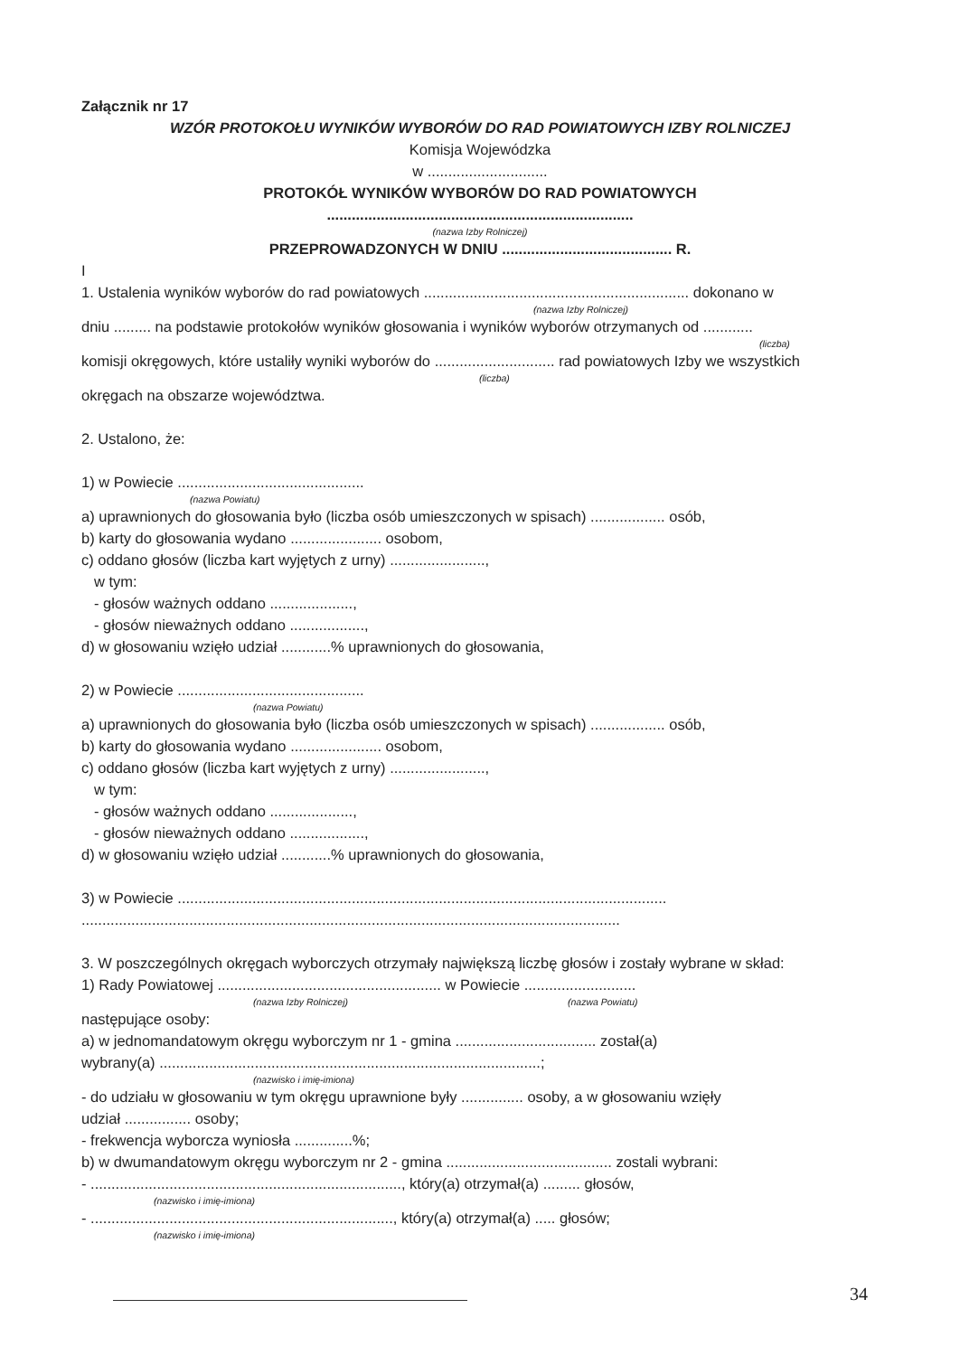Załącznik nr 17
WZÓR PROTOKOŁU WYNIKÓW WYBORÓW DO RAD POWIATOWYCH IZBY ROLNICZEJ
Komisja Wojewódzka
w .............................
PROTOKÓŁ WYNIKÓW WYBORÓW DO RAD POWIATOWYCH
..........................................................................
(nazwa Izby Rolniczej)
PRZEPROWADZONYCH W DNIU ......................................... R.
I
1. Ustalenia wyników wyborów do rad powiatowych ................................................................ dokonano w
(nazwa Izby Rolniczej)
dniu ......... na podstawie protokołów wyników głosowania i wyników wyborów otrzymanych od ............
(liczba)
komisji okręgowych, które ustaliły wyniki wyborów do ............................. rad powiatowych Izby we wszystkich
(liczba)
okręgach na obszarze województwa.
2. Ustalono, że:
1) w Powiecie .............................................
(nazwa Powiatu)
a) uprawnionych do głosowania było (liczba osób umieszczonych w spisach) .................. osób,
b) karty do głosowania wydano ...................... osobom,
c) oddano głosów (liczba kart wyjętych z urny) .......................,
w tym:
- głosów ważnych oddano ....................,
- głosów nieważnych oddano ..................,
d) w głosowaniu wzięło udział ............% uprawnionych do głosowania,
2) w Powiecie .............................................
(nazwa Powiatu)
a) uprawnionych do głosowania było (liczba osób umieszczonych w spisach) .................. osób,
b) karty do głosowania wydano ...................... osobom,
c) oddano głosów (liczba kart wyjętych z urny) .......................,
w tym:
- głosów ważnych oddano ....................,
- głosów nieważnych oddano ..................,
d) w głosowaniu wzięło udział ............% uprawnionych do głosowania,
3) w Powiecie ......................................................................................................................
..................................................................................................................................
3. W poszczególnych okręgach wyborczych otrzymały największą liczbę głosów i zostały wybrane w skład:
1) Rady Powiatowej ...................................................... w Powiecie ...........................
(nazwa Izby Rolniczej) (nazwa Powiatu)
następujące osoby:
a) w jednomandatowym okręgu wyborczym nr 1 - gmina .................................. został(a)
wybrany(a) ............................................................................................;
(nazwisko i imię-imiona)
- do udziału w głosowaniu w tym okręgu uprawnione były ............... osoby, a w głosowaniu wzięły
udział ................ osoby;
- frekwencja wyborcza wyniosła ..............%;
b) w dwumandatowym okręgu wyborczym nr 2 - gmina ........................................ zostali wybrani:
- ..........................................................................., który(a) otrzymał(a) ......... głosów,
(nazwisko i imię-imiona)
- ........................................................................., który(a) otrzymał(a) ..... głosów;
(nazwisko i imię-imiona)
34